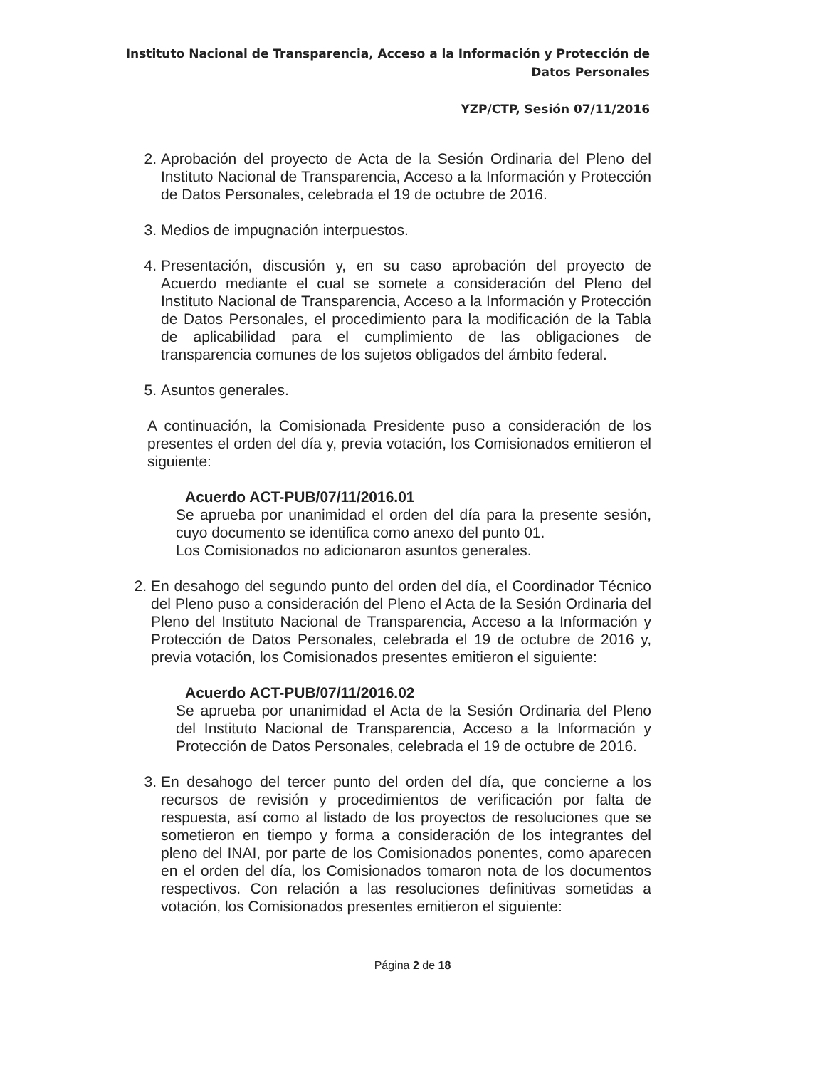Instituto Nacional de Transparencia, Acceso a la Información y Protección de Datos Personales
YZP/CTP, Sesión 07/11/2016
2. Aprobación del proyecto de Acta de la Sesión Ordinaria del Pleno del Instituto Nacional de Transparencia, Acceso a la Información y Protección de Datos Personales, celebrada el 19 de octubre de 2016.
3. Medios de impugnación interpuestos.
4. Presentación, discusión y, en su caso aprobación del proyecto de Acuerdo mediante el cual se somete a consideración del Pleno del Instituto Nacional de Transparencia, Acceso a la Información y Protección de Datos Personales, el procedimiento para la modificación de la Tabla de aplicabilidad para el cumplimiento de las obligaciones de transparencia comunes de los sujetos obligados del ámbito federal.
5. Asuntos generales.
A continuación, la Comisionada Presidente puso a consideración de los presentes el orden del día y, previa votación, los Comisionados emitieron el siguiente:
Acuerdo ACT-PUB/07/11/2016.01
Se aprueba por unanimidad el orden del día para la presente sesión, cuyo documento se identifica como anexo del punto 01.
Los Comisionados no adicionaron asuntos generales.
2. En desahogo del segundo punto del orden del día, el Coordinador Técnico del Pleno puso a consideración del Pleno el Acta de la Sesión Ordinaria del Pleno del Instituto Nacional de Transparencia, Acceso a la Información y Protección de Datos Personales, celebrada el 19 de octubre de 2016 y, previa votación, los Comisionados presentes emitieron el siguiente:
Acuerdo ACT-PUB/07/11/2016.02
Se aprueba por unanimidad el Acta de la Sesión Ordinaria del Pleno del Instituto Nacional de Transparencia, Acceso a la Información y Protección de Datos Personales, celebrada el 19 de octubre de 2016.
3. En desahogo del tercer punto del orden del día, que concierne a los recursos de revisión y procedimientos de verificación por falta de respuesta, así como al listado de los proyectos de resoluciones que se sometieron en tiempo y forma a consideración de los integrantes del pleno del INAI, por parte de los Comisionados ponentes, como aparecen en el orden del día, los Comisionados tomaron nota de los documentos respectivos. Con relación a las resoluciones definitivas sometidas a votación, los Comisionados presentes emitieron el siguiente:
Página 2 de 18